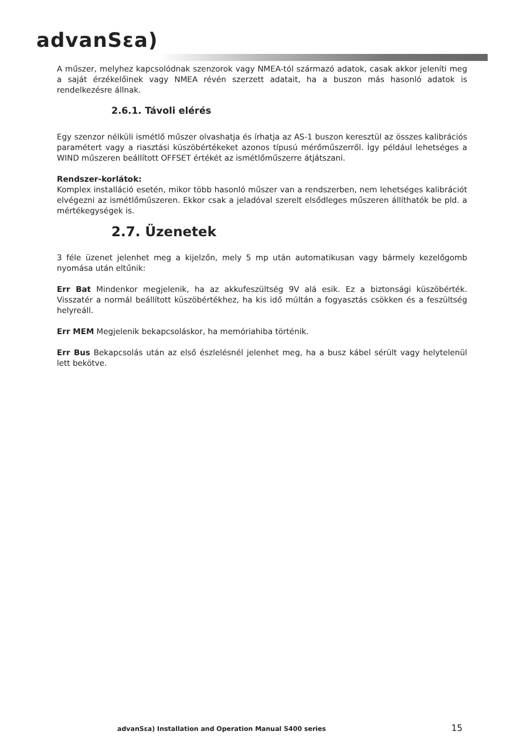advanSεa)
A műszer, melyhez kapcsolódnak szenzorok vagy NMEA-tól származó adatok, casak akkor jeleníti meg a saját érzékelőinek vagy NMEA révén szerzett adatait, ha a buszon más hasonló adatok is rendelkezésre állnak.
2.6.1. Távoli elérés
Egy szenzor nélküli ismétlő műszer olvashatja és írhatja az AS-1 buszon keresztül az összes kalibrációs paramétert vagy a riasztási küszöbértékeket azonos típusú mérőműszerről. Így például lehetséges a WIND műszeren beállított OFFSET értékét az ismétlőműszerre átjátszani.
Rendszer-korlátok:
Komplex installáció esetén, mikor több hasonló műszer van a rendszerben, nem lehetséges kalibrációt elvégezni az ismétlőműszeren. Ekkor csak a jeladóval szerelt elsődleges műszeren állíthatók be pld. a mértékegységek is.
2.7. Üzenetek
3 féle üzenet jelenhet meg a kijelzőn, mely 5 mp után automatikusan vagy bármely kezelőgomb nyomása után eltűnik:
Err Bat Mindenkor megjelenik, ha az akkufeszültség 9V alá esik. Ez a biztonsági küszöbérték. Visszatér a normál beállított küszöbértékhez, ha kis idő múltán a fogyasztás csökken és a feszültség helyreáll.
Err MEM Megjelenik bekapcsoláskor, ha memóriahiba történik.
Err Bus Bekapcsolás után az első észlelésnél jelenhet meg, ha a busz kábel sérült vagy helytelenül lett bekötve.
advanSεa) Installation and Operation Manual S400 series 15